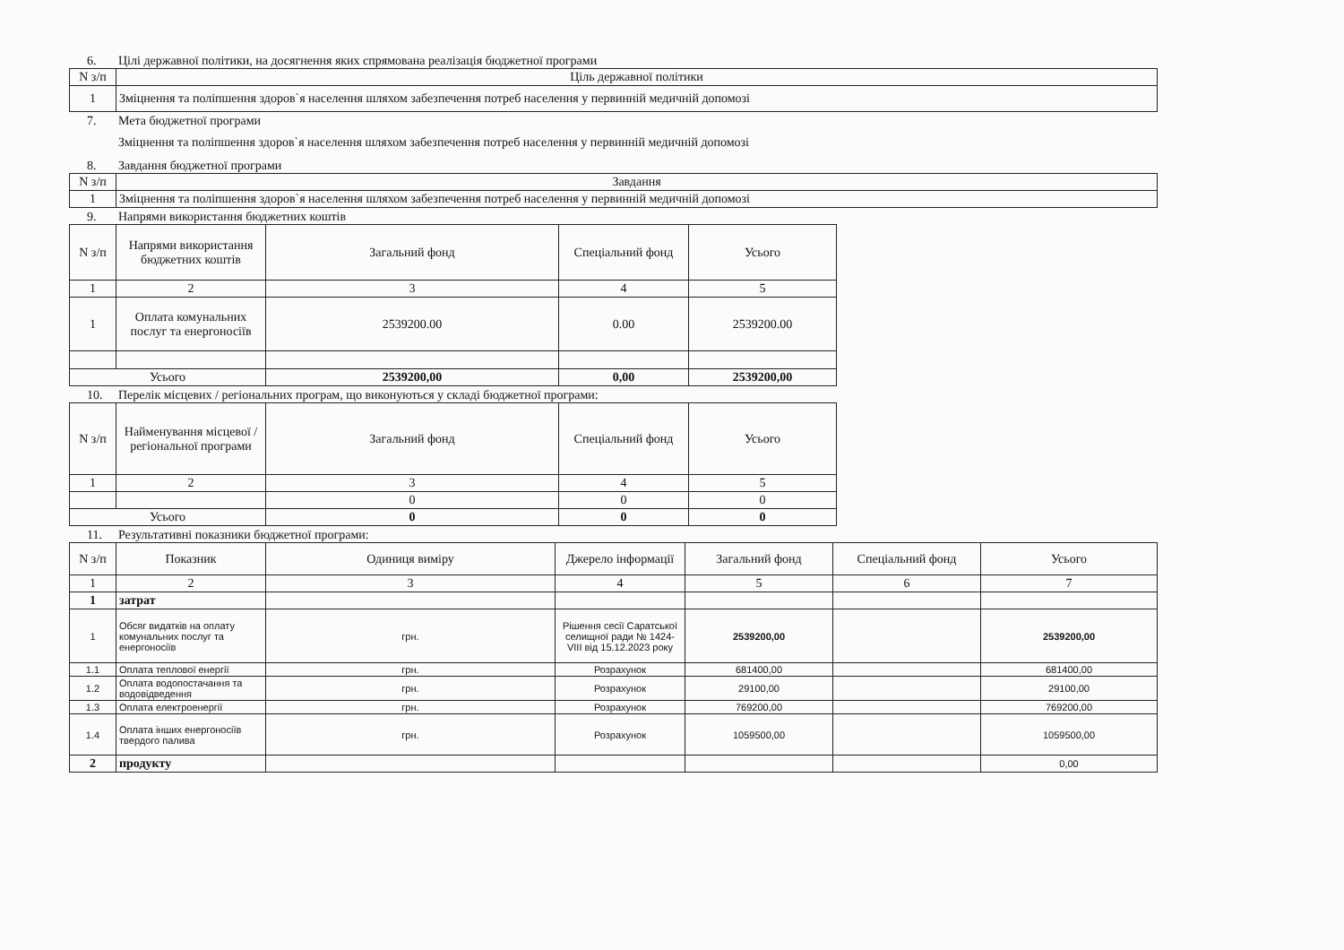6. Цілі державної політики, на досягнення яких спрямована реалізація бюджетної програми
| N з/п | Ціль державної політики |
| --- | --- |
| 1 | Зміцнення та поліпшення здоров`я населення шляхом забезпечення потреб населення у первинній медичній допомозі |
7. Мета бюджетної програми
Зміцнення та поліпшення здоров`я населення шляхом забезпечення потреб населення у первинній медичній допомозі
8. Завдання бюджетної програми
| N з/п | Завдання |
| --- | --- |
| 1 | Зміцнення та поліпшення здоров`я населення шляхом забезпечення потреб населення у первинній медичній допомозі |
9. Напрями використання бюджетних коштів
| N з/п | Напрями використання бюджетних коштів | Загальний фонд | Спеціальний фонд | Усього |
| --- | --- | --- | --- | --- |
| 1 | 2 | 3 | 4 | 5 |
| 1 | Оплата комунальних послуг та енергоносіїв | 2539200.00 | 0.00 | 2539200.00 |
| Усього | | 2539200,00 | 0,00 | 2539200,00 |
10. Перелік місцевих / регіональних програм, що виконуються у складі бюджетної програми:
| N з/п | Найменування місцевої / регіональної програми | Загальний фонд | Спеціальний фонд | Усього |
| --- | --- | --- | --- | --- |
| 1 | 2 | 3 | 4 | 5 |
| | | 0 | 0 | 0 |
| Усього | | 0 | 0 | 0 |
11. Результативні показники бюджетної програми:
| N з/п | Показник | Одиниця виміру | Джерело інформації | Загальний фонд | Спеціальний фонд | Усього |
| --- | --- | --- | --- | --- | --- | --- |
| 1 | 2 | 3 | 4 | 5 | 6 | 7 |
| 1 | затрат | | | | | |
| 1 | Обсяг видатків на оплату комунальних послуг та енергоносіїв | грн. | Рішення сесії Саратської селищної ради № 1424-VIII від 15.12.2023 року | 2539200,00 | | 2539200,00 |
| 1.1 | Оплата теплової енергії | грн. | Розрахунок | 681400,00 | | 681400,00 |
| 1.2 | Оплата водопостачання та водовідведення | грн. | Розрахунок | 29100,00 | | 29100,00 |
| 1.3 | Оплата електроенергії | грн. | Розрахунок | 769200,00 | | 769200,00 |
| 1.4 | Оплата інших енергоносіїв твердого палива | грн. | Розрахунок | 1059500,00 | | 1059500,00 |
| 2 | продукту | | | | | 0,00 |